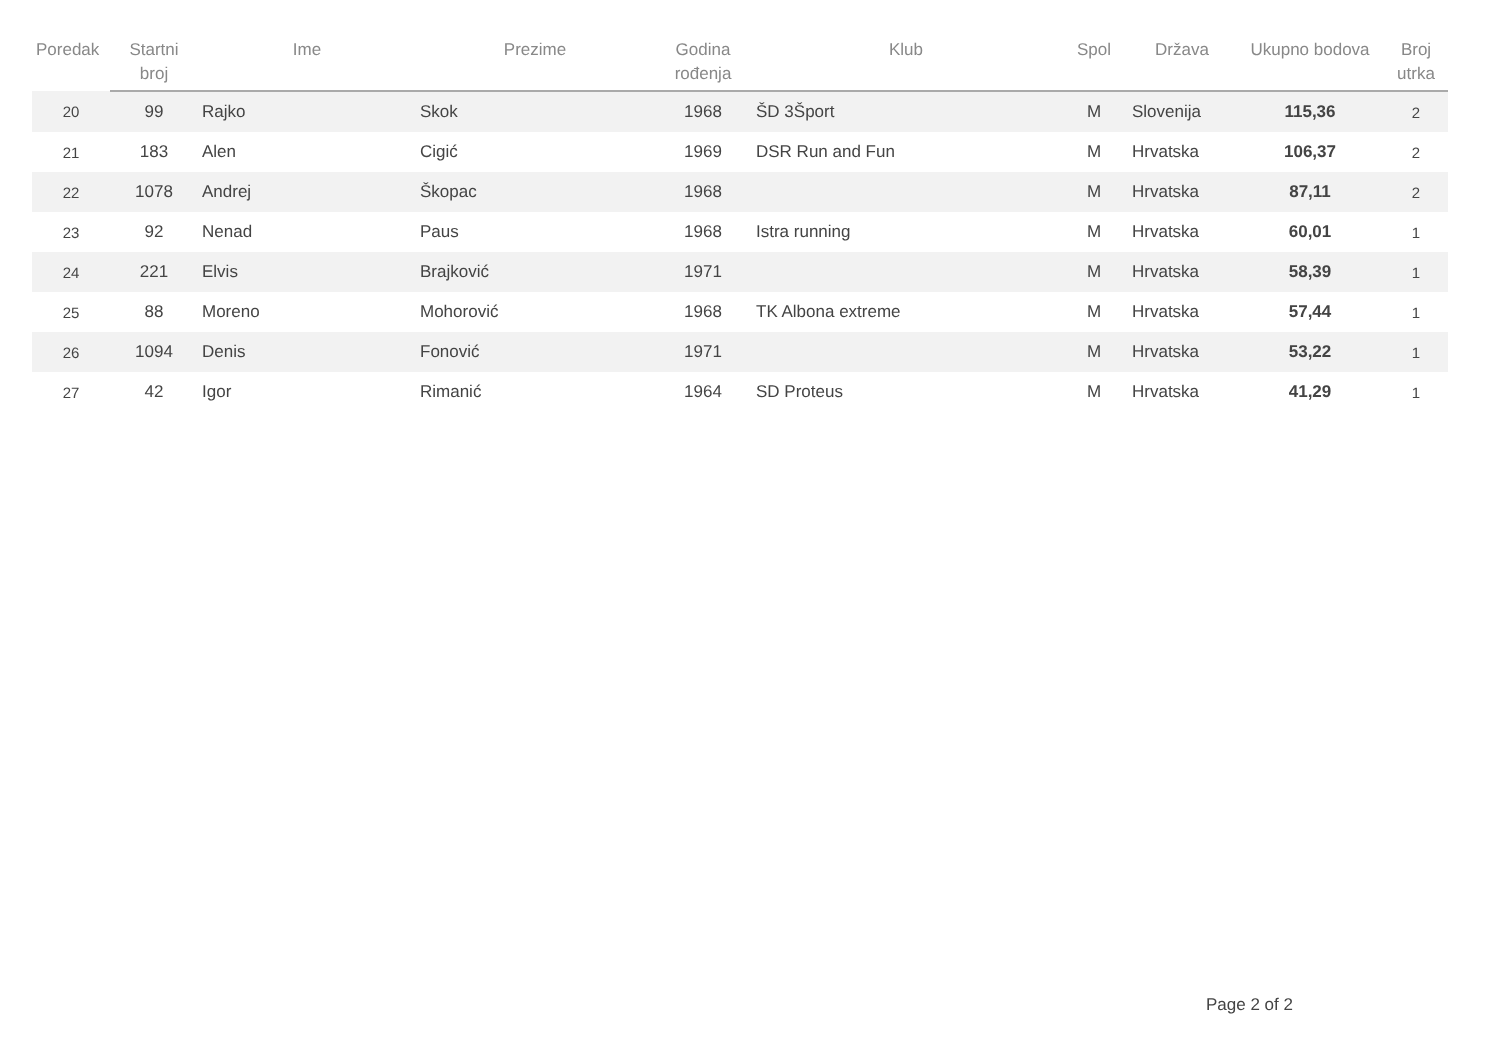| Poredak | Startni broj | Ime | Prezime | Godina rođenja | Klub | Spol | Država | Ukupno bodova | Broj utrka |
| --- | --- | --- | --- | --- | --- | --- | --- | --- | --- |
| 20 | 99 | Rajko | Skok | 1968 | ŠD 3Šport | M | Slovenija | 115,36 | 2 |
| 21 | 183 | Alen | Cigić | 1969 | DSR Run and Fun | M | Hrvatska | 106,37 | 2 |
| 22 | 1078 | Andrej | Škopac | 1968 | | M | Hrvatska | 87,11 | 2 |
| 23 | 92 | Nenad | Paus | 1968 | Istra running | M | Hrvatska | 60,01 | 1 |
| 24 | 221 | Elvis | Brajković | 1971 | | M | Hrvatska | 58,39 | 1 |
| 25 | 88 | Moreno | Mohorović | 1968 | TK Albona extreme | M | Hrvatska | 57,44 | 1 |
| 26 | 1094 | Denis | Fonović | 1971 | | M | Hrvatska | 53,22 | 1 |
| 27 | 42 | Igor | Rimanić | 1964 | SD Proteus | M | Hrvatska | 41,29 | 1 |
Page 2 of 2